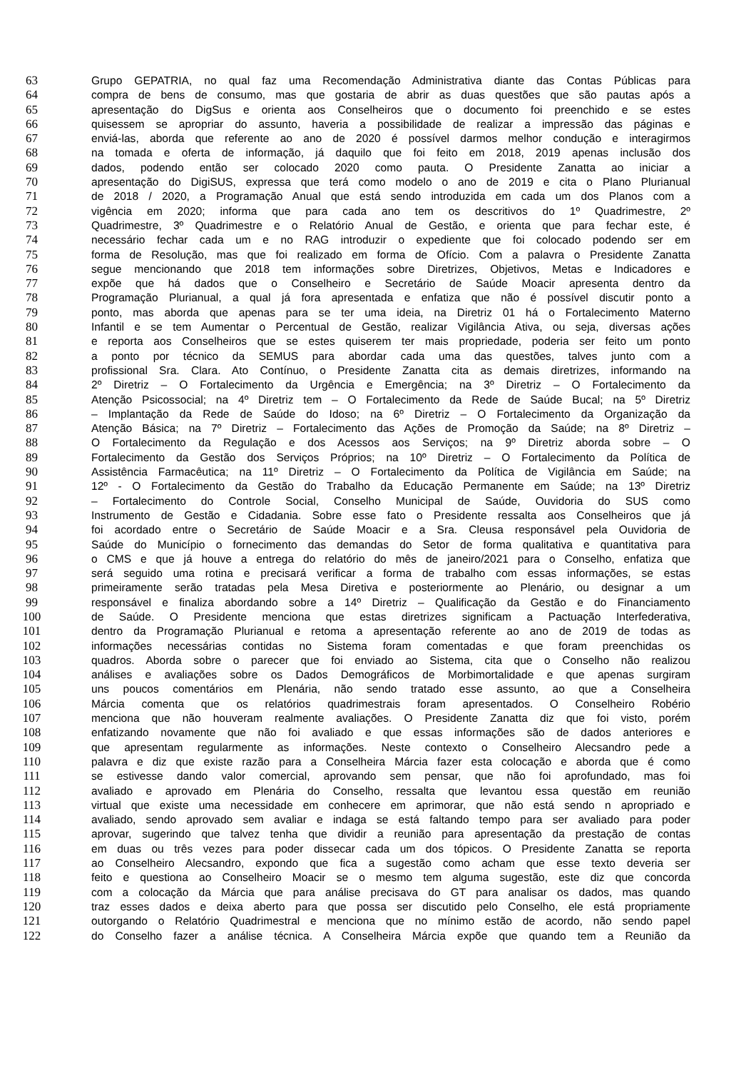63 Grupo GEPATRIA, no qual faz uma Recomendação Administrativa diante das Contas Públicas para
64 compra de bens de consumo, mas que gostaria de abrir as duas questões que são pautas após a
65 apresentação do DigSus e orienta aos Conselheiros que o documento foi preenchido e se estes
66 quisessem se apropriar do assunto, haveria a possibilidade de realizar a impressão das páginas e
67 enviá-las, aborda que referente ao ano de 2020 é possível darmos melhor condução e interagirmos
68 na tomada e oferta de informação, já daquilo que foi feito em 2018, 2019 apenas inclusão dos
69 dados, podendo então ser colocado 2020 como pauta. O Presidente Zanatta ao iniciar a
70 apresentação do DigiSUS, expressa que terá como modelo o ano de 2019 e cita o Plano Plurianual
71 de 2018 / 2020, a Programação Anual que está sendo introduzida em cada um dos Planos com a
72 vigência em 2020; informa que para cada ano tem os descritivos do 1º Quadrimestre, 2º
73 Quadrimestre, 3º Quadrimestre e o Relatório Anual de Gestão, e orienta que para fechar este, é
74 necessário fechar cada um e no RAG introduzir o expediente que foi colocado podendo ser em
75 forma de Resolução, mas que foi realizado em forma de Ofício. Com a palavra o Presidente Zanatta
76 segue mencionando que 2018 tem informações sobre Diretrizes, Objetivos, Metas e Indicadores e
77 expõe que há dados que o Conselheiro e Secretário de Saúde Moacir apresenta dentro da
78 Programação Plurianual, a qual já fora apresentada e enfatiza que não é possível discutir ponto a
79 ponto, mas aborda que apenas para se ter uma ideia, na Diretriz 01 há o Fortalecimento Materno
80 Infantil e se tem Aumentar o Percentual de Gestão, realizar Vigilância Ativa, ou seja, diversas ações
81 e reporta aos Conselheiros que se estes quiserem ter mais propriedade, poderia ser feito um ponto
82 a ponto por técnico da SEMUS para abordar cada uma das questões, talves junto com a
83 profissional Sra. Clara. Ato Contínuo, o Presidente Zanatta cita as demais diretrizes, informando na
84 2º Diretriz – O Fortalecimento da Urgência e Emergência; na 3º Diretriz – O Fortalecimento da
85 Atenção Psicossocial; na 4º Diretriz tem – O Fortalecimento da Rede de Saúde Bucal; na 5º Diretriz
86 – Implantação da Rede de Saúde do Idoso; na 6º Diretriz – O Fortalecimento da Organização da
87 Atenção Básica; na 7º Diretriz – Fortalecimento das Ações de Promoção da Saúde; na 8º Diretriz –
88 O Fortalecimento da Regulação e dos Acessos aos Serviços; na 9º Diretriz aborda sobre – O
89 Fortalecimento da Gestão dos Serviços Próprios; na 10º Diretriz – O Fortalecimento da Política de
90 Assistência Farmacêutica; na 11º Diretriz – O Fortalecimento da Política de Vigilância em Saúde; na
91 12º - O Fortalecimento da Gestão do Trabalho da Educação Permanente em Saúde; na 13º Diretriz
92 – Fortalecimento do Controle Social, Conselho Municipal de Saúde, Ouvidoria do SUS como
93 Instrumento de Gestão e Cidadania. Sobre esse fato o Presidente ressalta aos Conselheiros que já
94 foi acordado entre o Secretário de Saúde Moacir e a Sra. Cleusa responsável pela Ouvidoria de
95 Saúde do Município o fornecimento das demandas do Setor de forma qualitativa e quantitativa para
96 o CMS e que já houve a entrega do relatório do mês de janeiro/2021 para o Conselho, enfatiza que
97 será seguido uma rotina e precisará verificar a forma de trabalho com essas informações, se estas
98 primeiramente serão tratadas pela Mesa Diretiva e posteriormente ao Plenário, ou designar a um
99 responsável e finaliza abordando sobre a 14º Diretriz – Qualificação da Gestão e do Financiamento
100 de Saúde. O Presidente menciona que estas diretrizes significam a Pactuação Interfederativa,
101 dentro da Programação Plurianual e retoma a apresentação referente ao ano de 2019 de todas as
102 informações necessárias contidas no Sistema foram comentadas e que foram preenchidas os
103 quadros. Aborda sobre o parecer que foi enviado ao Sistema, cita que o Conselho não realizou
104 análises e avaliações sobre os Dados Demográficos de Morbimortalidade e que apenas surgiram
105 uns poucos comentários em Plenária, não sendo tratado esse assunto, ao que a Conselheira
106 Márcia comenta que os relatórios quadrimestrais foram apresentados. O Conselheiro Robério
107 menciona que não houveram realmente avaliações. O Presidente Zanatta diz que foi visto, porém
108 enfatizando novamente que não foi avaliado e que essas informações são de dados anteriores e
109 que apresentam regularmente as informações. Neste contexto o Conselheiro Alecsandro pede a
110 palavra e diz que existe razão para a Conselheira Márcia fazer esta colocação e aborda que é como
111 se estivesse dando valor comercial, aprovando sem pensar, que não foi aprofundado, mas foi
112 avaliado e aprovado em Plenária do Conselho, ressalta que levantou essa questão em reunião
113 virtual que existe uma necessidade em conhecere em aprimorar, que não está sendo n apropriado e
114 avaliado, sendo aprovado sem avaliar e indaga se está faltando tempo para ser avaliado para poder
115 aprovar, sugerindo que talvez tenha que dividir a reunião para apresentação da prestação de contas
116 em duas ou três vezes para poder dissecar cada um dos tópicos. O Presidente Zanatta se reporta
117 ao Conselheiro Alecsandro, expondo que fica a sugestão como acham que esse texto deveria ser
118 feito e questiona ao Conselheiro Moacir se o mesmo tem alguma sugestão, este diz que concorda
119 com a colocação da Márcia que para análise precisava do GT para analisar os dados, mas quando
120 traz esses dados e deixa aberto para que possa ser discutido pelo Conselho, ele está propriamente
121 outorgando o Relatório Quadrimestral e menciona que no mínimo estão de acordo, não sendo papel
122 do Conselho fazer a análise técnica. A Conselheira Márcia expõe que quando tem a Reunião da